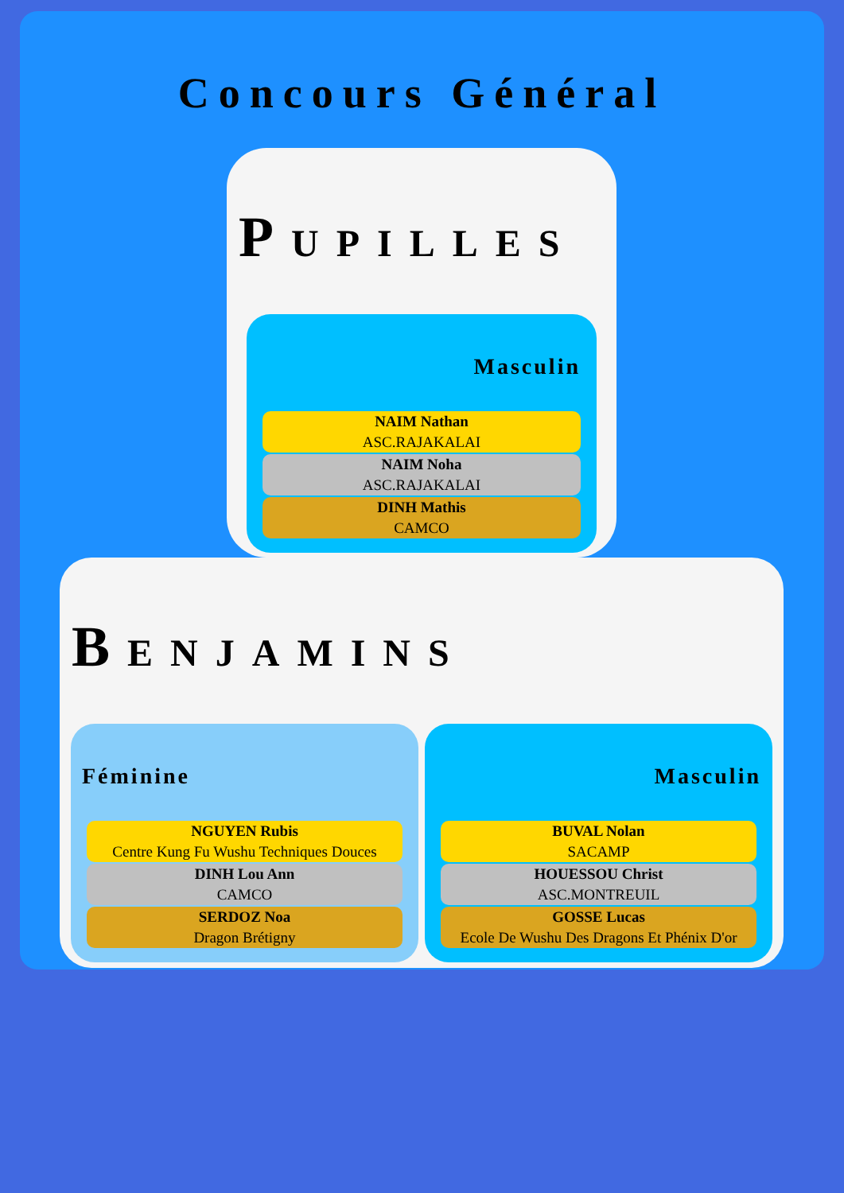Concours Général
PUPILLES
Masculin
NAIM Nathan
ASC.RAJAKALAI
NAIM Noha
ASC.RAJAKALAI
DINH Mathis
CAMCO
BENJAMINS
Féminine
NGUYEN Rubis
Centre Kung Fu Wushu Techniques Douces
DINH Lou Ann
CAMCO
SERDOZ Noa
Dragon Brétigny
Masculin
BUVAL Nolan
SACAMP
HOUESSOU Christ
ASC.MONTREUIL
GOSSE Lucas
Ecole De Wushu Des Dragons Et Phénix D'or